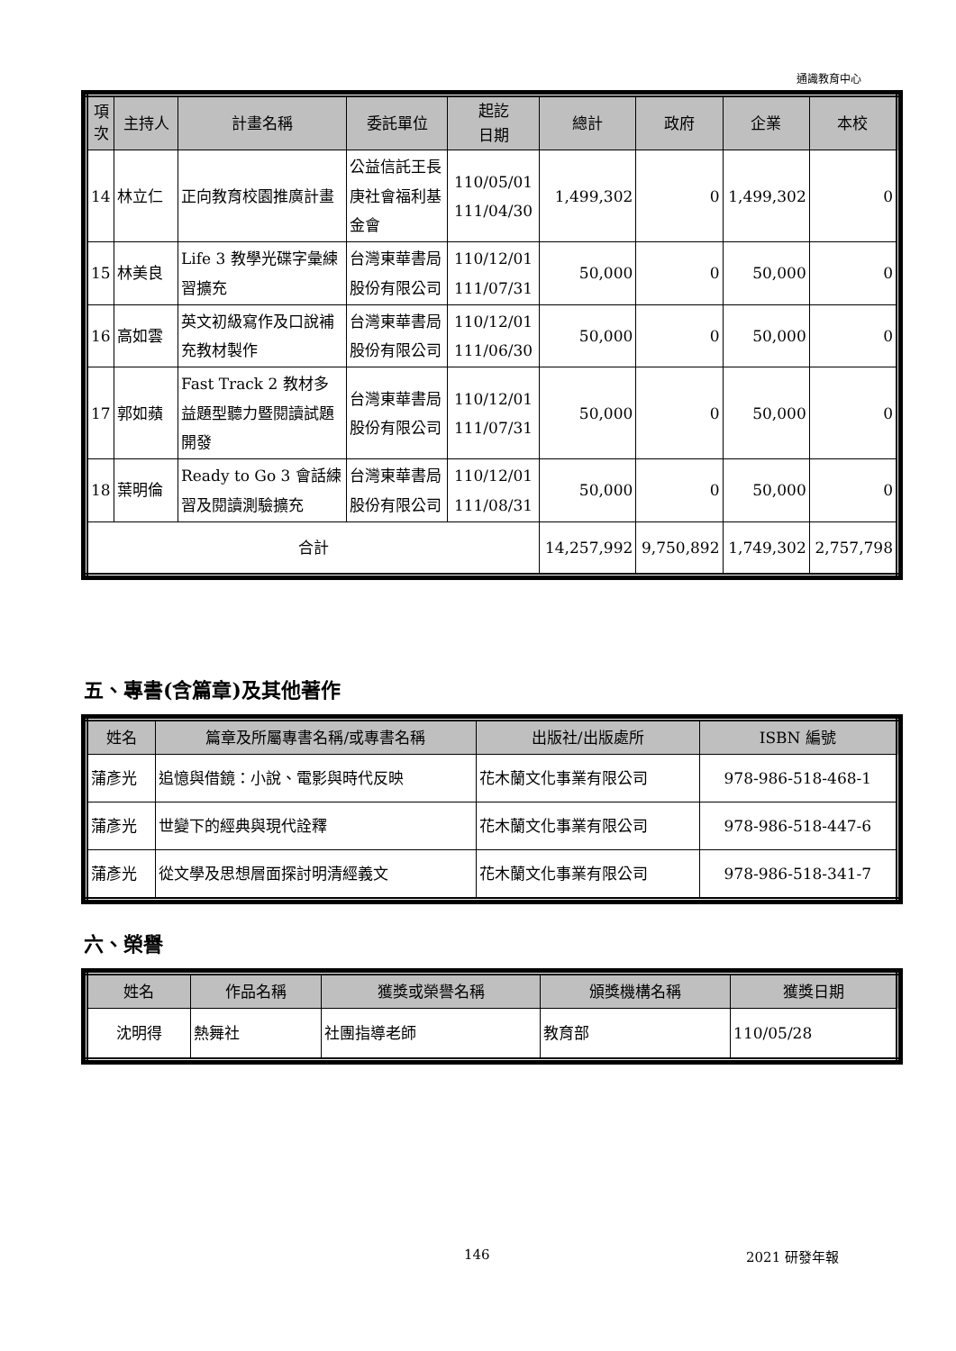通識教育中心
| 項次 | 主持人 | 計畫名稱 | 委託單位 | 起訖 日期 | 總計 | 政府 | 企業 | 本校 |
| --- | --- | --- | --- | --- | --- | --- | --- | --- |
| 14 | 林立仁 | 正向教育校園推廣計畫 | 公益信託王長庚社會福利基金會 | 110/05/01 111/04/30 | 1,499,302 | 0 | 1,499,302 | 0 |
| 15 | 林美良 | Life 3 教學光碟字彙練習擴充 | 台灣東華書局股份有限公司 | 110/12/01 111/07/31 | 50,000 | 0 | 50,000 | 0 |
| 16 | 高如雲 | 英文初級寫作及口說補充教材製作 | 台灣東華書局股份有限公司 | 110/12/01 111/06/30 | 50,000 | 0 | 50,000 | 0 |
| 17 | 郭如蘋 | Fast Track 2 教材多益題型聽力暨閱讀試題開發 | 台灣東華書局股份有限公司 | 110/12/01 111/07/31 | 50,000 | 0 | 50,000 | 0 |
| 18 | 葉明倫 | Ready to Go 3 會話練習及閱讀測驗擴充 | 台灣東華書局股份有限公司 | 110/12/01 111/08/31 | 50,000 | 0 | 50,000 | 0 |
| 合計 | | | | | 14,257,992 | 9,750,892 | 1,749,302 | 2,757,798 |
五、專書(含篇章)及其他著作
| 姓名 | 篇章及所屬專書名稱/或專書名稱 | 出版社/出版處所 | ISBN 編號 |
| --- | --- | --- | --- |
| 蒲彥光 | 追憶與借鏡：小說、電影與時代反映 | 花木蘭文化事業有限公司 | 978-986-518-468-1 |
| 蒲彥光 | 世變下的經典與現代詮釋 | 花木蘭文化事業有限公司 | 978-986-518-447-6 |
| 蒲彥光 | 從文學及思想層面探討明清經義文 | 花木蘭文化事業有限公司 | 978-986-518-341-7 |
六、榮譽
| 姓名 | 作品名稱 | 獲獎或榮譽名稱 | 頒獎機構名稱 | 獲獎日期 |
| --- | --- | --- | --- | --- |
| 沈明得 | 熱舞社 | 社團指導老師 | 教育部 | 110/05/28 |
146 2021 研發年報